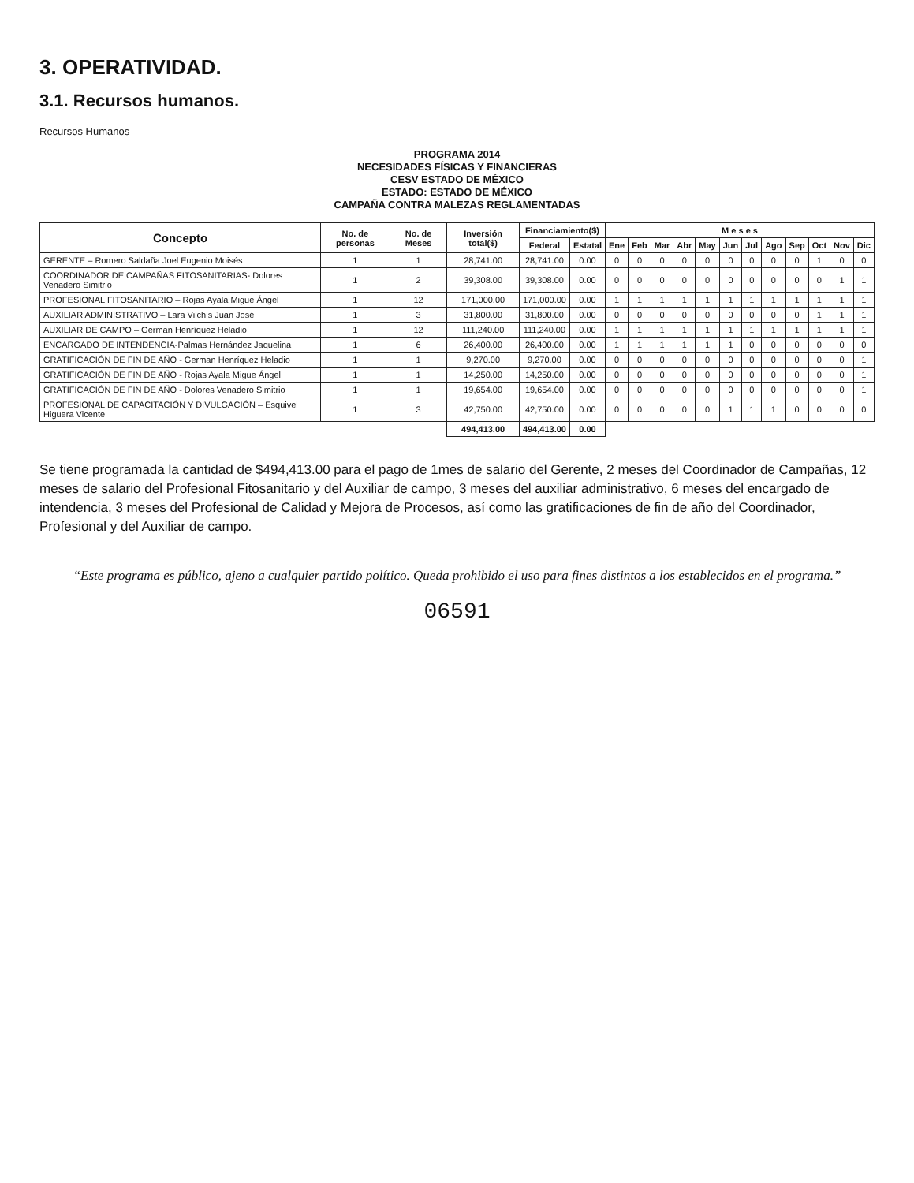3. OPERATIVIDAD.
3.1. Recursos humanos.
Recursos Humanos
PROGRAMA 2014
NECESIDADES FÍSICAS Y FINANCIERAS
CESV ESTADO DE MÉXICO
ESTADO: ESTADO DE MÉXICO
CAMPAÑA CONTRA MALEZAS REGLAMENTADAS
| Concepto | No. de personas | No. de Meses | Inversión total($) | Financiamiento($) | | M e s e s | | | | | | | | | | | |
| --- | --- | --- | --- | --- | --- | --- | --- | --- | --- | --- | --- | --- | --- | --- | --- | --- | --- |
| | | | | Federal | Estatal | Ene | Feb | Mar | Abr | May | Jun | Jul | Ago | Sep | Oct | Nov | Dic |
| GERENTE – Romero Saldaña Joel Eugenio Moisés | 1 | 1 | 28,741.00 | 28,741.00 | 0.00 | 0 | 0 | 0 | 0 | 0 | 0 | 0 | 0 | 0 | 1 | 0 | 0 |
| COORDINADOR DE CAMPAÑAS FITOSANITARIAS- Dolores Venadero Simitrio | 1 | 2 | 39,308.00 | 39,308.00 | 0.00 | 0 | 0 | 0 | 0 | 0 | 0 | 0 | 0 | 0 | 0 | 1 | 1 |
| PROFESIONAL FITOSANITARIO – Rojas Ayala Migue Ángel | 1 | 12 | 171,000.00 | 171,000.00 | 0.00 | 1 | 1 | 1 | 1 | 1 | 1 | 1 | 1 | 1 | 1 | 1 | 1 |
| AUXILIAR ADMINISTRATIVO – Lara Vilchis Juan José | 1 | 3 | 31,800.00 | 31,800.00 | 0.00 | 0 | 0 | 0 | 0 | 0 | 0 | 0 | 0 | 0 | 1 | 1 | 1 |
| AUXILIAR DE CAMPO – German Henríquez Heladio | 1 | 12 | 111,240.00 | 111,240.00 | 0.00 | 1 | 1 | 1 | 1 | 1 | 1 | 1 | 1 | 1 | 1 | 1 | 1 |
| ENCARGADO DE INTENDENCIA-Palmas Hernández Jaquelina | 1 | 6 | 26,400.00 | 26,400.00 | 0.00 | 1 | 1 | 1 | 1 | 1 | 1 | 0 | 0 | 0 | 0 | 0 | 0 |
| GRATIFICACIÓN DE FIN DE AÑO - German Henríquez Heladio | 1 | 1 | 9,270.00 | 9,270.00 | 0.00 | 0 | 0 | 0 | 0 | 0 | 0 | 0 | 0 | 0 | 0 | 0 | 1 |
| GRATIFICACIÓN DE FIN DE AÑO - Rojas Ayala Migue Ángel | 1 | 1 | 14,250.00 | 14,250.00 | 0.00 | 0 | 0 | 0 | 0 | 0 | 0 | 0 | 0 | 0 | 0 | 0 | 1 |
| GRATIFICACIÓN DE FIN DE AÑO - Dolores Venadero Simitrio | 1 | 1 | 19,654.00 | 19,654.00 | 0.00 | 0 | 0 | 0 | 0 | 0 | 0 | 0 | 0 | 0 | 0 | 0 | 1 |
| PROFESIONAL DE CAPACITACIÓN Y DIVULGACIÓN – Esquivel Higuera Vicente | 1 | 3 | 42,750.00 | 42,750.00 | 0.00 | 0 | 0 | 0 | 0 | 0 | 1 | 1 | 1 | 0 | 0 | 0 | 0 |
| | | | 494,413.00 | 494,413.00 | 0.00 | | | | | | | | | | | | |
Se tiene programada la cantidad de $494,413.00 para el pago de 1mes de salario del Gerente, 2 meses del Coordinador de Campañas, 12 meses de salario del Profesional Fitosanitario y del Auxiliar de campo, 3 meses del auxiliar administrativo, 6 meses del encargado de intendencia, 3 meses del Profesional de Calidad y Mejora de Procesos, así como las gratificaciones de fin de año del Coordinador, Profesional y del Auxiliar de campo.
“Este programa es público, ajeno a cualquier partido político. Queda prohibido el uso para fines distintos a los establecidos en el programa.”
06591